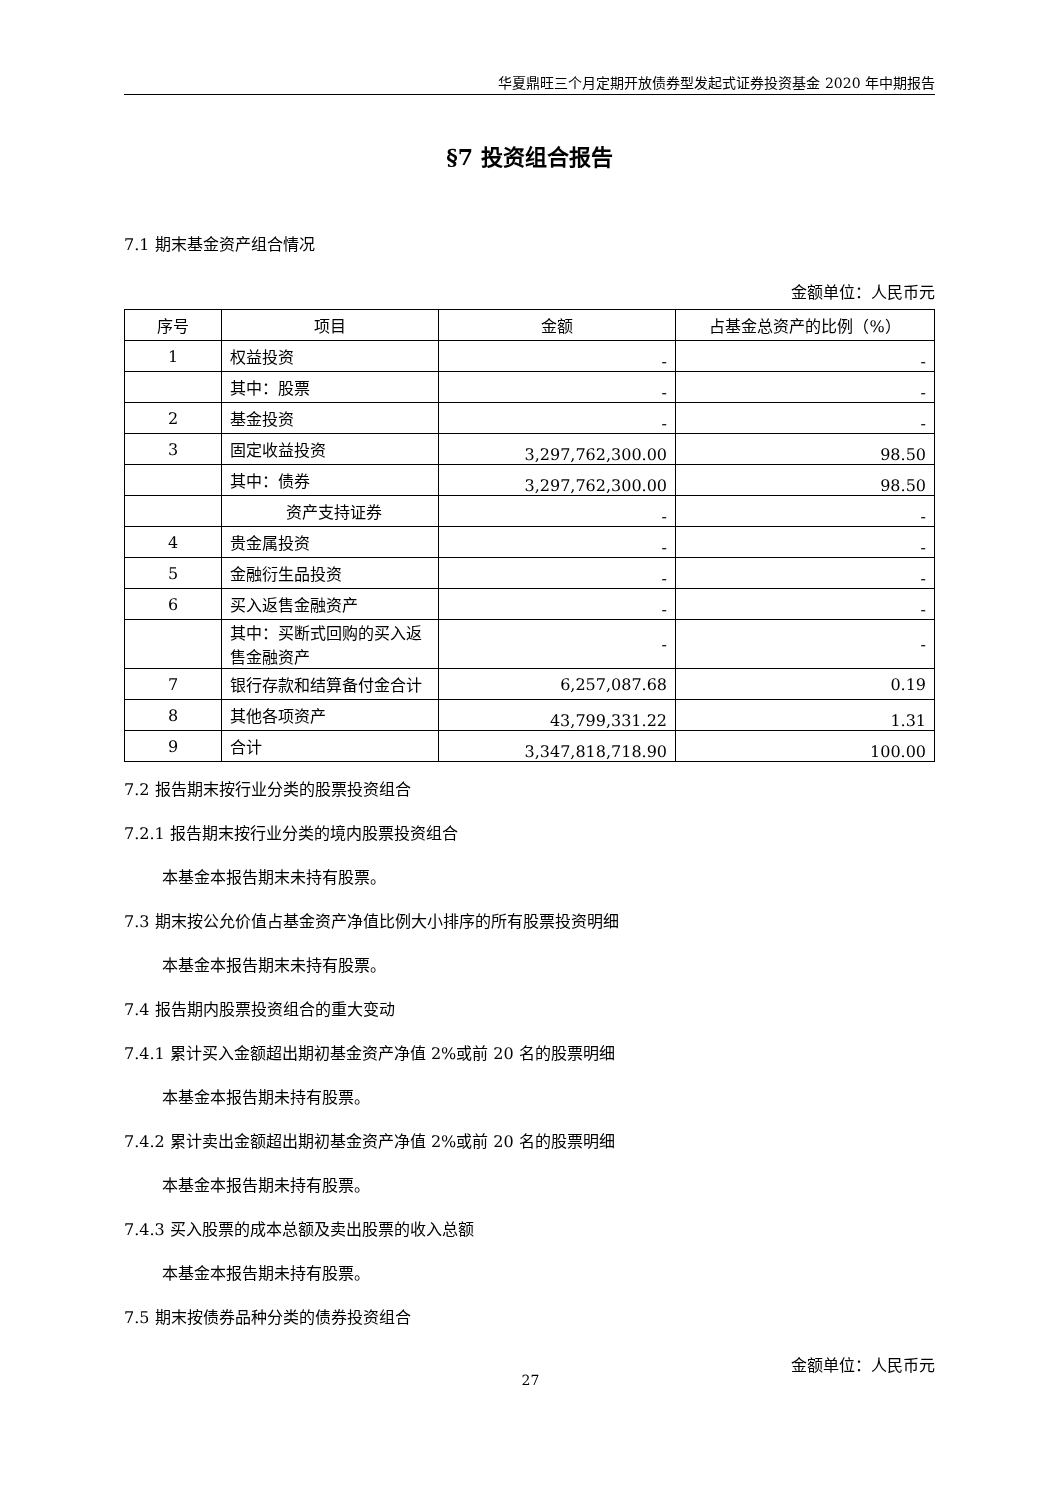华夏鼎旺三个月定期开放债券型发起式证券投资基金 2020 年中期报告
§7 投资组合报告
7.1 期末基金资产组合情况
金额单位：人民币元
| 序号 | 项目 | 金额 | 占基金总资产的比例（%） |
| --- | --- | --- | --- |
| 1 | 权益投资 | - | - |
| | 其中：股票 | - | - |
| 2 | 基金投资 | - | - |
| 3 | 固定收益投资 | 3,297,762,300.00 | 98.50 |
| | 其中：债券 | 3,297,762,300.00 | 98.50 |
| | 资产支持证券 | - | - |
| 4 | 贵金属投资 | - | - |
| 5 | 金融衍生品投资 | - | - |
| 6 | 买入返售金融资产 | - | - |
| | 其中：买断式回购的买入返售金融资产 | - | - |
| 7 | 银行存款和结算备付金合计 | 6,257,087.68 | 0.19 |
| 8 | 其他各项资产 | 43,799,331.22 | 1.31 |
| 9 | 合计 | 3,347,818,718.90 | 100.00 |
7.2 报告期末按行业分类的股票投资组合
7.2.1 报告期末按行业分类的境内股票投资组合
本基金本报告期末未持有股票。
7.3 期末按公允价值占基金资产净值比例大小排序的所有股票投资明细
本基金本报告期末未持有股票。
7.4 报告期内股票投资组合的重大变动
7.4.1 累计买入金额超出期初基金资产净值 2%或前 20 名的股票明细
本基金本报告期未持有股票。
7.4.2 累计卖出金额超出期初基金资产净值 2%或前 20 名的股票明细
本基金本报告期未持有股票。
7.4.3 买入股票的成本总额及卖出股票的收入总额
本基金本报告期未持有股票。
7.5 期末按债券品种分类的债券投资组合
金额单位：人民币元
27